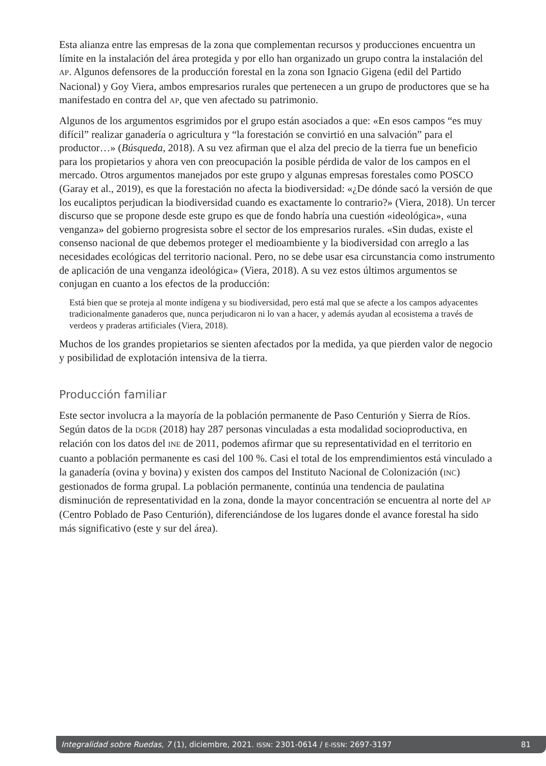Esta alianza entre las empresas de la zona que complementan recursos y producciones encuentra un límite en la instalación del área protegida y por ello han organizado un grupo contra la instalación del AP. Algunos defensores de la producción forestal en la zona son Ignacio Gigena (edil del Partido Nacional) y Goy Viera, ambos empresarios rurales que pertenecen a un grupo de productores que se ha manifestado en contra del AP, que ven afectado su patrimonio.
Algunos de los argumentos esgrimidos por el grupo están asociados a que: «En esos campos “es muy difícil” realizar ganadería o agricultura y “la forestación se convirtió en una salvación” para el productor…» (Búsqueda, 2018). A su vez afirman que el alza del precio de la tierra fue un beneficio para los propietarios y ahora ven con preocupación la posible pérdida de valor de los campos en el mercado. Otros argumentos manejados por este grupo y algunas empresas forestales como POSCO (Garay et al., 2019), es que la forestación no afecta la biodiversidad: «¿De dónde sacó la versión de que los eucaliptos perjudican la biodiversidad cuando es exactamente lo contrario?» (Viera, 2018). Un tercer discurso que se propone desde este grupo es que de fondo habría una cuestión «ideológica», «una venganza» del gobierno progresista sobre el sector de los empresarios rurales. «Sin dudas, existe el consenso nacional de que debemos proteger el medioambiente y la biodiversidad con arreglo a las necesidades ecológicas del territorio nacional. Pero, no se debe usar esa circunstancia como instrumento de aplicación de una venganza ideológica» (Viera, 2018). A su vez estos últimos argumentos se conjugan en cuanto a los efectos de la producción:
Está bien que se proteja al monte indígena y su biodiversidad, pero está mal que se afecte a los campos adyacentes tradicionalmente ganaderos que, nunca perjudicaron ni lo van a hacer, y además ayudan al ecosistema a través de verdeos y praderas artificiales (Viera, 2018).
Muchos de los grandes propietarios se sienten afectados por la medida, ya que pierden valor de negocio y posibilidad de explotación intensiva de la tierra.
Producción familiar
Este sector involucra a la mayoría de la población permanente de Paso Centurión y Sierra de Ríos. Según datos de la DGDR (2018) hay 287 personas vinculadas a esta modalidad socioproductiva, en relación con los datos del INE de 2011, podemos afirmar que su representatividad en el territorio en cuanto a población permanente es casi del 100 %. Casi el total de los emprendimientos está vinculado a la ganadería (ovina y bovina) y existen dos campos del Instituto Nacional de Colonización (INC) gestionados de forma grupal. La población permanente, continúa una tendencia de paulatina disminución de representatividad en la zona, donde la mayor concentración se encuentra al norte del AP (Centro Poblado de Paso Centurión), diferenciándose de los lugares donde el avance forestal ha sido más significativo (este y sur del área).
Integralidad sobre Ruedas, 7 (1), diciembre, 2021. ISSN: 2301-0614 / E-ISSN: 2697-3197 81